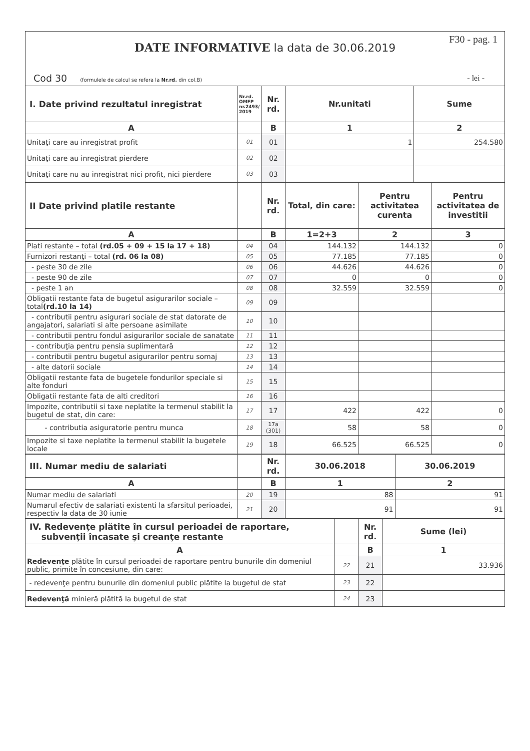F30 - pag. 1
DATE INFORMATIVE la data de 30.06.2019
Cod 30 (formulele de calcul se refera la Nr.rd. din col.B)
- lei -
| I. Date privind rezultatul inregistrat | Nr.rd. OMFP nr.2493/ 2019 | Nr. rd. | Nr.unitati | Sume |
| --- | --- | --- | --- | --- |
| A | | B | 1 | 2 |
| Unitaţi care au inregistrat profit | 01 | 01 | 1 | 254.580 |
| Unitaţi care au inregistrat pierdere | 02 | 02 | | |
| Unitaţi care nu au inregistrat nici profit, nici pierdere | 03 | 03 | | |
| II Date privind platile restante | | Nr. rd. | Total, din care: | Pentru activitatea curenta | Pentru activitatea de investitii |
| --- | --- | --- | --- | --- | --- |
| A | | B | 1=2+3 | 2 | 3 |
| Plati restante – total (rd.05 + 09 + 15 la 17 + 18) | 04 | 04 | 144.132 | 144.132 | 0 |
| Furnizori restanţi – total (rd. 06 la 08) | 05 | 05 | 77.185 | 77.185 | 0 |
| - peste 30 de zile | 06 | 06 | 44.626 | 44.626 | 0 |
| - peste 90 de zile | 07 | 07 | 0 | 0 | 0 |
| - peste 1 an | 08 | 08 | 32.559 | 32.559 | 0 |
| Obligatii restante fata de bugetul asigurarilor sociale – total (rd.10 la 14) | 09 | 09 | | | |
| - contributii pentru asigurari sociale de stat datorate de angajatori, salariati si alte persoane asimilate | 10 | 10 | | | |
| - contributii pentru fondul asigurarilor sociale de sanatate | 11 | 11 | | | |
| - contribuţia pentru pensia suplimentară | 12 | 12 | | | |
| - contributii pentru bugetul asigurarilor pentru somaj | 13 | 13 | | | |
| - alte datorii sociale | 14 | 14 | | | |
| Obligatii restante fata de bugetele fondurilor speciale si alte fonduri | 15 | 15 | | | |
| Obligatii restante fata de alti creditori | 16 | 16 | | | |
| Impozite, contributii si taxe neplatite la termenul stabilit la bugetul de stat, din care: | 17 | 17 | 422 | 422 | 0 |
| - contributia asiguratorie pentru munca | 18 | 17a (301) | 58 | 58 | 0 |
| Impozite si taxe neplatite la termenul stabilit la bugetele locale | 19 | 18 | 66.525 | 66.525 | 0 |
| III. Numar mediu de salariati | | Nr. rd. | 30.06.2018 | 30.06.2019 |
| --- | --- | --- | --- | --- |
| A | | B | 1 | 2 |
| Numar mediu de salariati | 20 | 19 | 88 | 91 |
| Numarul efectiv de salariati existenti la sfarsitul perioadei, respectiv la data de 30 iunie | 21 | 20 | 91 | 91 |
| IV. Redevenţe plătite în cursul perioadei de raportare, subvenţii încasate şi creanţe restante | | Nr. rd. | Sume (lei) |
| --- | --- | --- | --- |
| A | | B | 1 |
| Redevenţe plătite în cursul perioadei de raportare pentru bunurile din domeniul public, primite în concesiune, din care: | 22 | 21 | 33.936 |
| - redevenţe pentru bunurile din domeniul public plătite la bugetul de stat | 23 | 22 | |
| Redevenţă minieră plătită la bugetul de stat | 24 | 23 | |